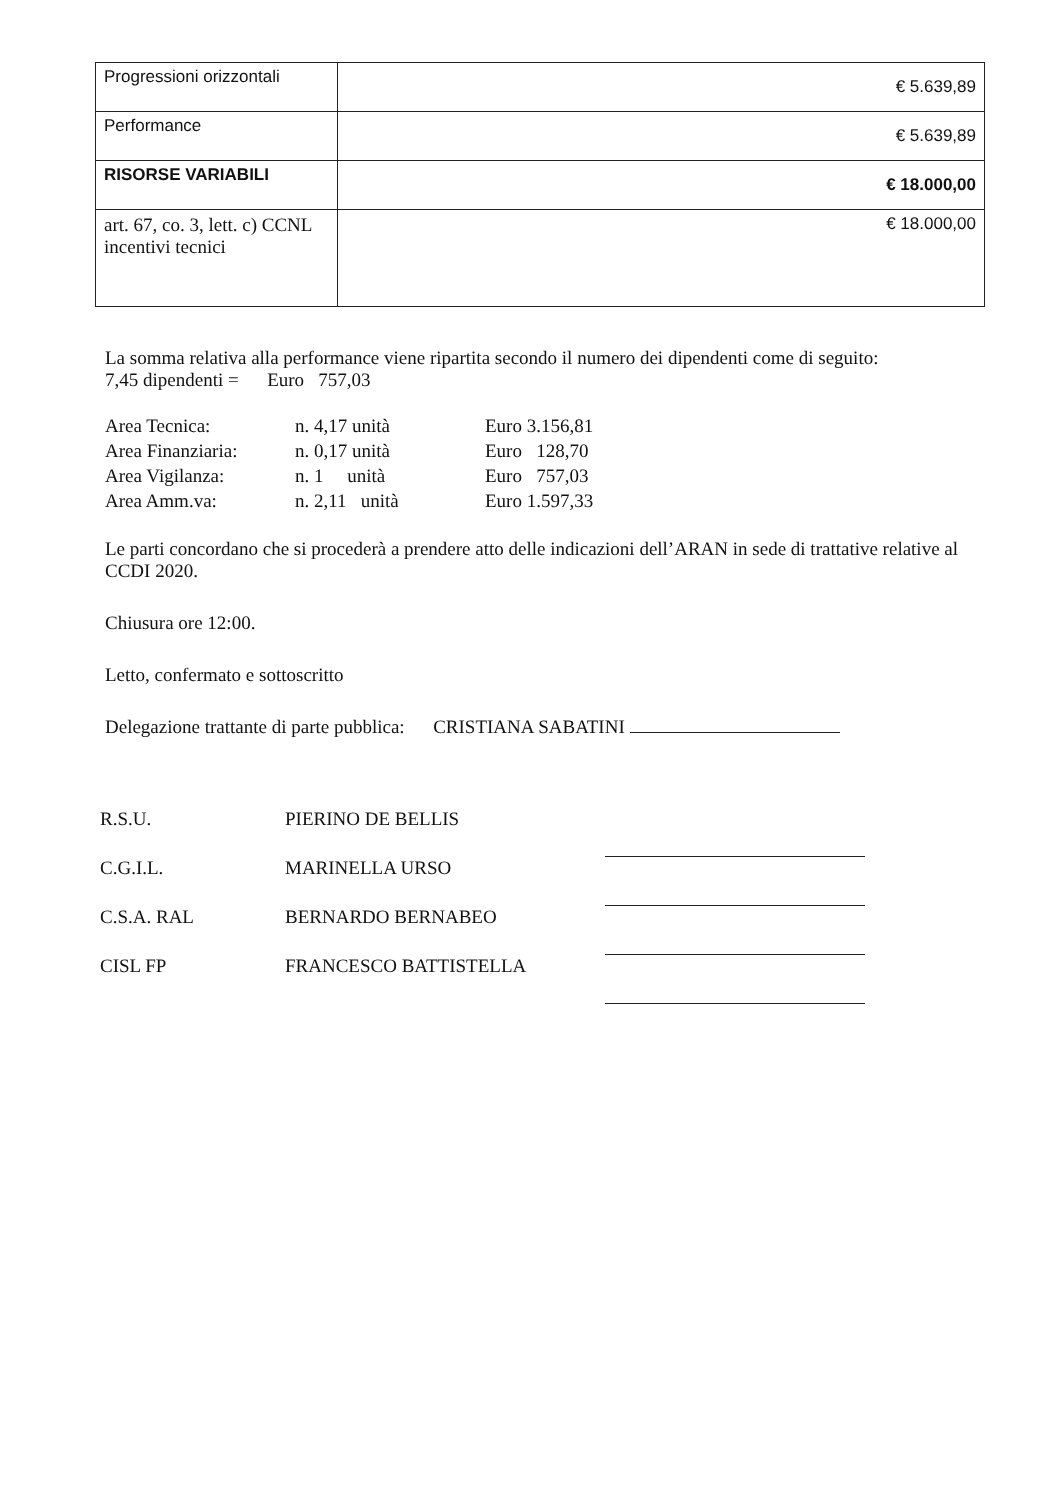| Progressioni orizzontali | € 5.639,89 |
| Performance | € 5.639,89 |
| RISORSE VARIABILI | € 18.000,00 |
| art. 67, co. 3, lett. c) CCNL incentivi tecnici | € 18.000,00 |
La somma relativa alla performance viene ripartita secondo il numero dei dipendenti come di seguito:
7,45 dipendenti = Euro 757,03
Area Tecnica: n. 4,17 unità Euro 3.156,81 Area Finanziaria: n. 0,17 unità Euro 128,70 Area Vigilanza: n. 1 unità Euro 757,03 Area Amm.va: n. 2,11 unità Euro 1.597,33
Le parti concordano che si procederà a prendere atto delle indicazioni dell’ARAN in sede di trattative relative al CCDI 2020.
Chiusura ore 12:00.
Letto, confermato e sottoscritto
Delegazione trattante di parte pubblica: CRISTIANA SABATINI
R.S.U.
PIERINO DE BELLIS
C.G.I.L.
MARINELLA URSO
C.S.A. RAL
BERNARDO BERNABEO
CISL FP
FRANCESCO BATTISTELLA